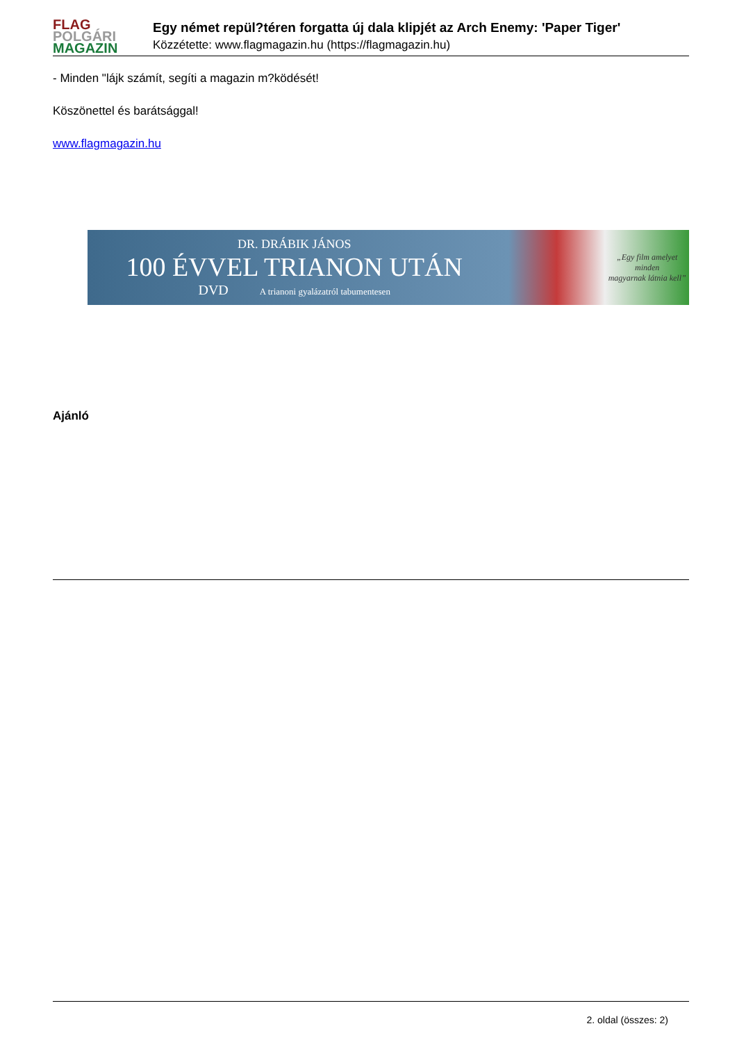FLAG
POLGÁRI
MAGAZIN
Egy német repül?téren forgatta új dala klipjét az Arch Enemy: 'Paper Tiger'
Közzétette: www.flagmagazin.hu (https://flagmagazin.hu)
- Minden "lájk számít, segíti a magazin m?ködését!
Köszönettel és barátsággal!
www.flagmagazin.hu
DR. DRÁBIK JÁNOS
100 ÉVVEL TRIANON UTÁN
DVD A trianoni gyalázatról tabumentesen
„Egy film amelyet minden
magyarnak látnia kell”
Ajánló
2. oldal (összes: 2)